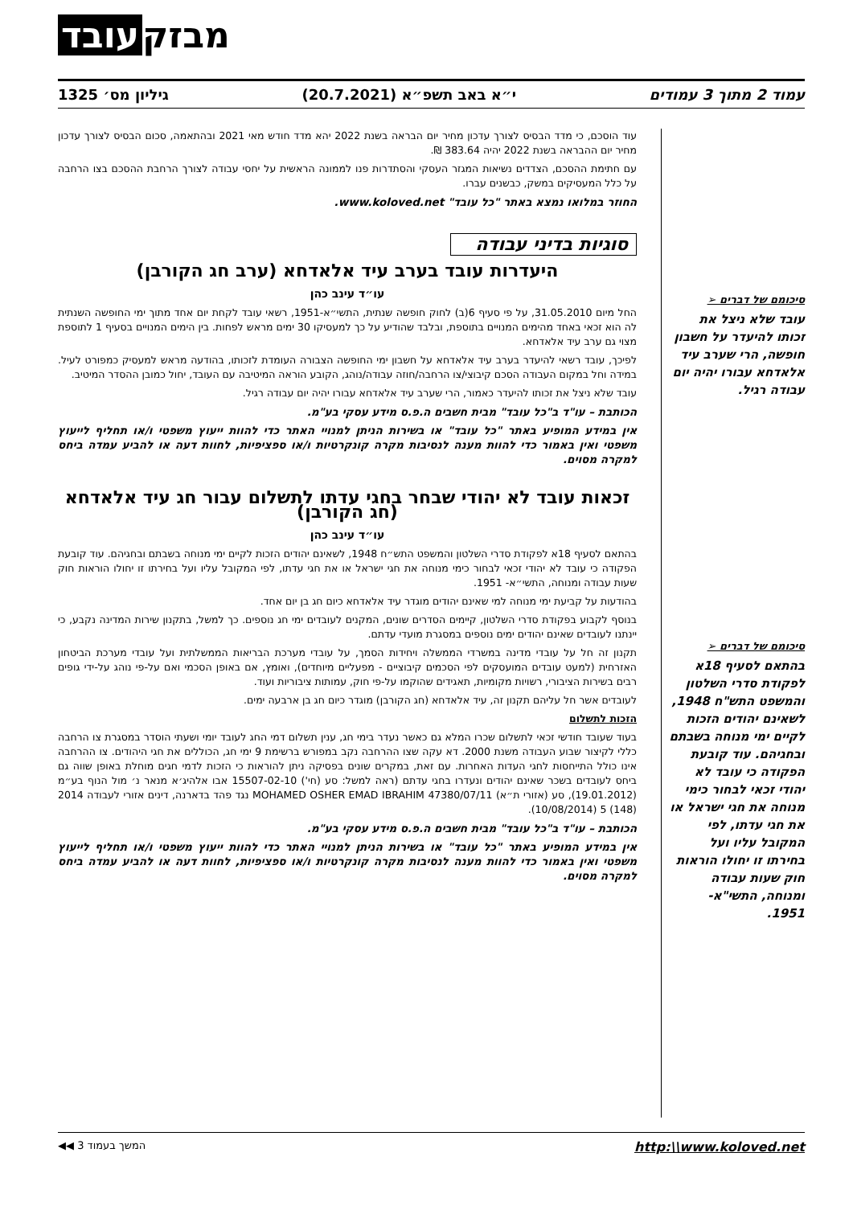מבזק עובד
עמוד 2 מתוך 3 עמודים י״א באב תשפ״א (20.7.2021) גיליון מס׳ 1325
סיכומם של דברים ➢
עובד שלא ניצל את זכותו להיעדר על חשבון חופשה, הרי שערב עיד אלאדחא עבורו יהיה יום עבודה רגיל.
סיכומם של דברים ➢
בהתאם לסעיף 18א לפקודת סדרי השלטון והמשפט התש"ח 1948, לשאינם יהודים הזכות לקיים ימי מנוחה בשבתם ובחגיהם. עוד קובעת הפקודה כי עובד לא יהודי זכאי לבחור כימי מנוחה את חגי ישראל או את חגי עדתו, לפי המקובל עליו ועל בחירתו זו יחולו הוראות חוק שעות עבודה ומנוחה, התשי"א- 1951.
עוד הוסכם, כי מדד הבסיס לצורך עדכון מחיר יום הבראה בשנת 2022 יהא מדד חודש מאי 2021 ובהתאמה, סכום הבסיס לצורך עדכון מחיר יום ההבראה בשנת 2022 יהיה 383.64 ₪.
עם חתימת ההסכם, הצדדים נשיאות המגזר העסקי והסתדרות פנו לממונה הראשית על יחסי עבודה לצורך הרחבת ההסכם בצו הרחבה על כלל המעסיקים במשק, כבשנים עברו.
החוזר במלואו נמצא באתר "כל עובד" www.koloved.net.
סוגיות בדיני עבודה
היעדרות עובד בערב עיד אלאדחא (ערב חג הקורבן)
עו״ד עינב כהן
החל מיום 31.05.2010, על פי סעיף 6(ב) לחוק חופשה שנתית, התשי״א-1951, רשאי עובד לקחת יום אחד מתוך ימי החופשה השנתית לה הוא זכאי באחד מהימים המנויים בתוספת, ובלבד שהודיע על כך למעסיקו 30 ימים מראש לפחות. בין הימים המנויים בסעיף 1 לתוספת מצוי גם ערב עיד אלאדחא.
לפיכך, עובד רשאי להיעדר בערב עיד אלאדחא על חשבון ימי החופשה הצבורה העומדת לזכותו, בהודעה מראש למעסיק כמפורט לעיל. במידה וחל במקום העבודה הסכם קיבוצי/צו הרחבה/חוזה עבודה/נוהג, הקובע הוראה המיטיבה עם העובד, יחול כמובן ההסדר המיטיב.
עובד שלא ניצל את זכותו להיעדר כאמור, הרי שערב עיד אלאדחא עבורו יהיה יום עבודה רגיל.
הכותבת – עו"ד ב"כל עובד" מבית חשבים ה.פ.ס מידע עסקי בע"מ.
אין במידע המופיע באתר "כל עובד" או בשירות הניתן למנויי האתר כדי להוות ייעוץ משפטי ו/או תחליף לייעוץ משפטי ואין באמור כדי להוות מענה לנסיבות מקרה קונקרטיות ו/או ספציפיות, לחוות דעה או להביע עמדה ביחס למקרה מסוים.
זכאות עובד לא יהודי שבחר בחגי עדתו לתשלום עבור חג עיד אלאדחא (חג הקורבן)
עו״ד עינב כהן
בהתאם לסעיף 18א לפקודת סדרי השלטון והמשפט התש״ח 1948, לשאינם יהודים הזכות לקיים ימי מנוחה בשבתם ובחגיהם. עוד קובעת הפקודה כי עובד לא יהודי זכאי לבחור כימי מנוחה את חגי ישראל או את חגי עדתו, לפי המקובל עליו ועל בחירתו זו יחולו הוראות חוק שעות עבודה ומנוחה, התשי״א- 1951.
בהודעות על קביעת ימי מנוחה למי שאינם יהודים מוגדר עיד אלאדחא כיום חג בן יום אחד.
בנוסף לקבוע בפקודת סדרי השלטון, קיימים הסדרים שונים, המקנים לעובדים ימי חג נוספים. כך למשל, בתקנון שירות המדינה נקבע, כי יינתנו לעובדים שאינם יהודים ימים נוספים במסגרת מועדי עדתם.
תקנון זה חל על עובדי מדינה במשרדי הממשלה ויחידות הסמך, על עובדי מערכת הבריאות הממשלתית ועל עובדי מערכת הביטחון האזרחית (למעט עובדים המועסקים לפי הסכמים קיבוציים - מפעליים מיוחדים), ואומץ, אם באופן הסכמי ואם על-פי נוהג על-ידי גופים רבים בשירות הציבורי, רשויות מקומיות, תאגידים שהוקמו על-פי חוק, עמותות ציבוריות ועוד.
לעובדים אשר חל עליהם תקנון זה, עיד אלאדחא (חג הקורבן) מוגדר כיום חג בן ארבעה ימים.
הזכות לתשלום
בעוד שעובד חודשי זכאי לתשלום שכרו המלא גם כאשר נעדר בימי חג, ענין תשלום דמי החג לעובד יומי ושעתי הוסדר במסגרת צו הרחבה כללי לקיצור שבוע העבודה משנת 2000. דא עקה שצו ההרחבה נקב במפורש ברשימת 9 ימי חג, הכוללים את חגי היהודים. צו ההרחבה אינו כולל התייחסות לחגי העדות האחרות. עם זאת, במקרים שונים בפסיקה ניתן להוראות כי הזכות לדמי חגים מוחלת באופן שווה גם ביחס לעובדים בשכר שאינם יהודים ונעדרו בחגי עדתם (ראה למשל: סע (חי') 15507-02-10 אבו אלהיג׳א מנאר נ׳ מול הנוף בע״מ (19.01.2012), סע (אזורי ת״א) 47380/07/11 MOHAMED OSHER EMAD IBRAHIM נגד פהד בדארנה, דינים אזורי לעבודה 2014 (148) 5 (10/08/2014).
הכותבת – עו"ד ב"כל עובד" מבית חשבים ה.פ.ס מידע עסקי בע"מ.
אין במידע המופיע באתר "כל עובד" או בשירות הניתן למנויי האתר כדי להוות ייעוץ משפטי ו/או תחליף לייעוץ משפטי ואין באמור כדי להוות מענה לנסיבות מקרה קונקרטיות ו/או ספציפיות, לחוות דעה או להביע עמדה ביחס למקרה מסוים.
http:\\www.koloved.net המשך בעמוד 3 ◀◀